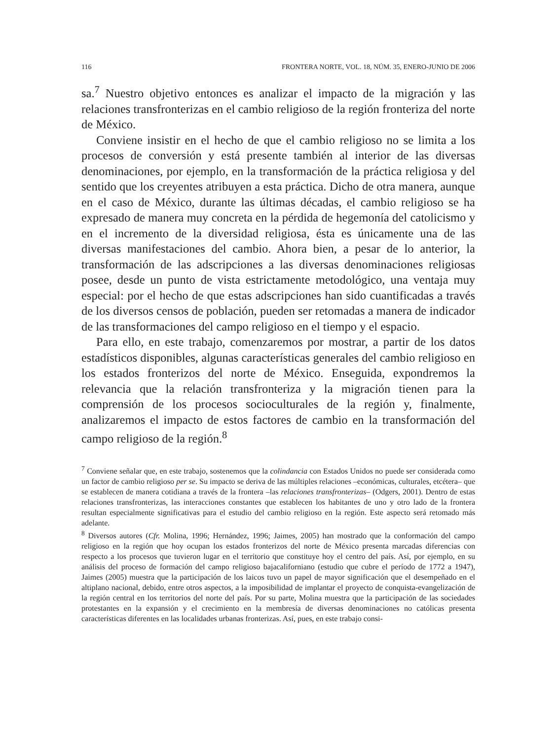116 FRONTERA NORTE, VOL. 18, NÚM. 35, ENERO-JUNIO DE 2006
sa.<sup>7</sup> Nuestro objetivo entonces es analizar el impacto de la migración y las relaciones transfronterizas en el cambio religioso de la región fronteriza del norte de México.
Conviene insistir en el hecho de que el cambio religioso no se limita a los procesos de conversión y está presente también al interior de las diversas denominaciones, por ejemplo, en la transformación de la práctica religiosa y del sentido que los creyentes atribuyen a esta práctica. Dicho de otra manera, aunque en el caso de México, durante las últimas décadas, el cambio religioso se ha expresado de manera muy concreta en la pérdida de hegemonía del catolicismo y en el incremento de la diversidad religiosa, ésta es únicamente una de las diversas manifestaciones del cambio. Ahora bien, a pesar de lo anterior, la transformación de las adscripciones a las diversas denominaciones religiosas posee, desde un punto de vista estrictamente metodológico, una ventaja muy especial: por el hecho de que estas adscripciones han sido cuantificadas a través de los diversos censos de población, pueden ser retomadas a manera de indicador de las transformaciones del campo religioso en el tiempo y el espacio.
Para ello, en este trabajo, comenzaremos por mostrar, a partir de los datos estadísticos disponibles, algunas características generales del cambio religioso en los estados fronterizos del norte de México. Enseguida, expondremos la relevancia que la relación transfronteriza y la migración tienen para la comprensión de los procesos socioculturales de la región y, finalmente, analizaremos el impacto de estos factores de cambio en la transformación del campo religioso de la región.<sup>8</sup>
<sup>7</sup> Conviene señalar que, en este trabajo, sostenemos que la colindancia con Estados Unidos no puede ser considerada como un factor de cambio religioso per se. Su impacto se deriva de las múltiples relaciones –económicas, culturales, etcétera– que se establecen de manera cotidiana a través de la frontera –las relaciones transfronterizas– (Odgers, 2001). Dentro de estas relaciones transfronterizas, las interacciones constantes que establecen los habitantes de uno y otro lado de la frontera resultan especialmente significativas para el estudio del cambio religioso en la región. Este aspecto será retomado más adelante.
<sup>8</sup> Diversos autores (Cfr. Molina, 1996; Hernández, 1996; Jaimes, 2005) han mostrado que la conformación del campo religioso en la región que hoy ocupan los estados fronterizos del norte de México presenta marcadas diferencias con respecto a los procesos que tuvieron lugar en el territorio que constituye hoy el centro del país. Así, por ejemplo, en su análisis del proceso de formación del campo religioso bajacaliforniano (estudio que cubre el período de 1772 a 1947), Jaimes (2005) muestra que la participación de los laicos tuvo un papel de mayor significación que el desempeñado en el altiplano nacional, debido, entre otros aspectos, a la imposibilidad de implantar el proyecto de conquista-evangelización de la región central en los territorios del norte del país. Por su parte, Molina muestra que la participación de las sociedades protestantes en la expansión y el crecimiento en la membresía de diversas denominaciones no católicas presenta características diferentes en las localidades urbanas fronterizas. Así, pues, en este trabajo consi-